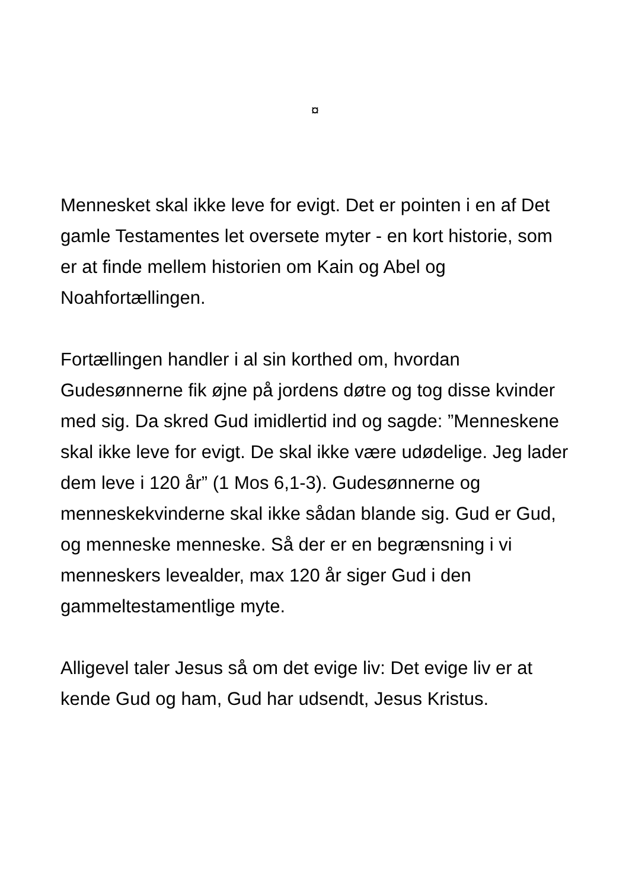¤
Mennesket skal ikke leve for evigt. Det er pointen i en af Det gamle Testamentes let oversete myter - en kort historie, som er at finde mellem historien om Kain og Abel og Noahfortællingen.
Fortællingen handler i al sin korthed om, hvordan Gudesønnerne fik øjne på jordens døtre og tog disse kvinder med sig. Da skred Gud imidlertid ind og sagde: ”Menneskene skal ikke leve for evigt. De skal ikke være udødelige. Jeg lader dem leve i 120 år” (1 Mos 6,1-3). Gudesønnerne og menneskekvinderne skal ikke sådan blande sig. Gud er Gud, og menneske menneske. Så der er en begrænsning i vi menneskers levealder, max 120 år siger Gud i den gammeltestamentlige myte.
Alligevel taler Jesus så om det evige liv: Det evige liv er at kende Gud og ham, Gud har udsendt, Jesus Kristus.